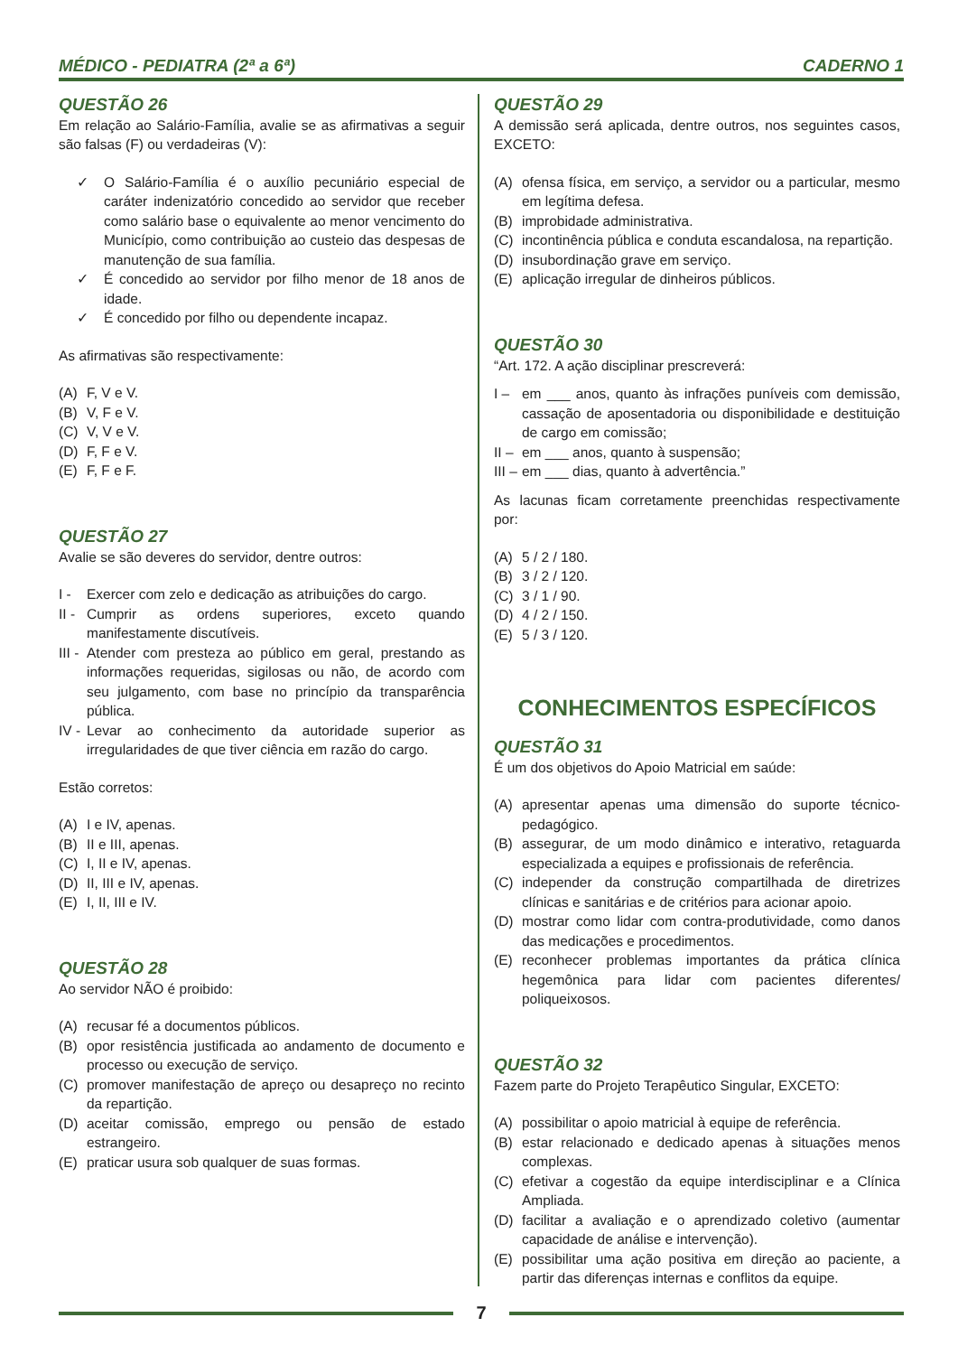MÉDICO - PEDIATRA (2ª a 6ª) CADERNO 1
QUESTÃO 26
Em relação ao Salário-Família, avalie se as afirmativas a seguir são falsas (F) ou verdadeiras (V):
✓ O Salário-Família é o auxílio pecuniário especial de caráter indenizatório concedido ao servidor que receber como salário base o equivalente ao menor vencimento do Município, como contribuição ao custeio das despesas de manutenção de sua família.
✓ É concedido ao servidor por filho menor de 18 anos de idade.
✓ É concedido por filho ou dependente incapaz.
As afirmativas são respectivamente:
(A) F, V e V.
(B) V, F e V.
(C) V, V e V.
(D) F, F e V.
(E) F, F e F.
QUESTÃO 27
Avalie se são deveres do servidor, dentre outros:
I - Exercer com zelo e dedicação as atribuições do cargo.
II - Cumprir as ordens superiores, exceto quando manifestamente discutíveis.
III - Atender com presteza ao público em geral, prestando as informações requeridas, sigilosas ou não, de acordo com seu julgamento, com base no princípio da transparência pública.
IV - Levar ao conhecimento da autoridade superior as irregularidades de que tiver ciência em razão do cargo.
Estão corretos:
(A) I e IV, apenas.
(B) II e III, apenas.
(C) I, II e IV, apenas.
(D) II, III e IV, apenas.
(E) I, II, III e IV.
QUESTÃO 28
Ao servidor NÃO é proibido:
(A) recusar fé a documentos públicos.
(B) opor resistência justificada ao andamento de documento e processo ou execução de serviço.
(C) promover manifestação de apreço ou desapreço no recinto da repartição.
(D) aceitar comissão, emprego ou pensão de estado estrangeiro.
(E) praticar usura sob qualquer de suas formas.
QUESTÃO 29
A demissão será aplicada, dentre outros, nos seguintes casos, EXCETO:
(A) ofensa física, em serviço, a servidor ou a particular, mesmo em legítima defesa.
(B) improbidade administrativa.
(C) incontinência pública e conduta escandalosa, na repartição.
(D) insubordinação grave em serviço.
(E) aplicação irregular de dinheiros públicos.
QUESTÃO 30
“Art. 172. A ação disciplinar prescreverá:
I – em ___ anos, quanto às infrações puníveis com demissão, cassação de aposentadoria ou disponibilidade e destituição de cargo em comissão;
II – em ___ anos, quanto à suspensão;
III – em ___ dias, quanto à advertência.”
As lacunas ficam corretamente preenchidas respectivamente por:
(A) 5 / 2 / 180.
(B) 3 / 2 / 120.
(C) 3 / 1 / 90.
(D) 4 / 2 / 150.
(E) 5 / 3 / 120.
CONHECIMENTOS ESPECÍFICOS
QUESTÃO 31
É um dos objetivos do Apoio Matricial em saúde:
(A) apresentar apenas uma dimensão do suporte técnico-pedagógico.
(B) assegurar, de um modo dinâmico e interativo, retaguarda especializada a equipes e profissionais de referência.
(C) independer da construção compartilhada de diretrizes clínicas e sanitárias e de critérios para acionar apoio.
(D) mostrar como lidar com contra-produtividade, como danos das medicações e procedimentos.
(E) reconhecer problemas importantes da prática clínica hegemônica para lidar com pacientes diferentes/ poliqueixosos.
QUESTÃO 32
Fazem parte do Projeto Terapêutico Singular, EXCETO:
(A) possibilitar o apoio matricial à equipe de referência.
(B) estar relacionado e dedicado apenas à situações menos complexas.
(C) efetivar a cogestão da equipe interdisciplinar e a Clínica Ampliada.
(D) facilitar a avaliação e o aprendizado coletivo (aumentar capacidade de análise e intervenção).
(E) possibilitar uma ação positiva em direção ao paciente, a partir das diferenças internas e conflitos da equipe.
7